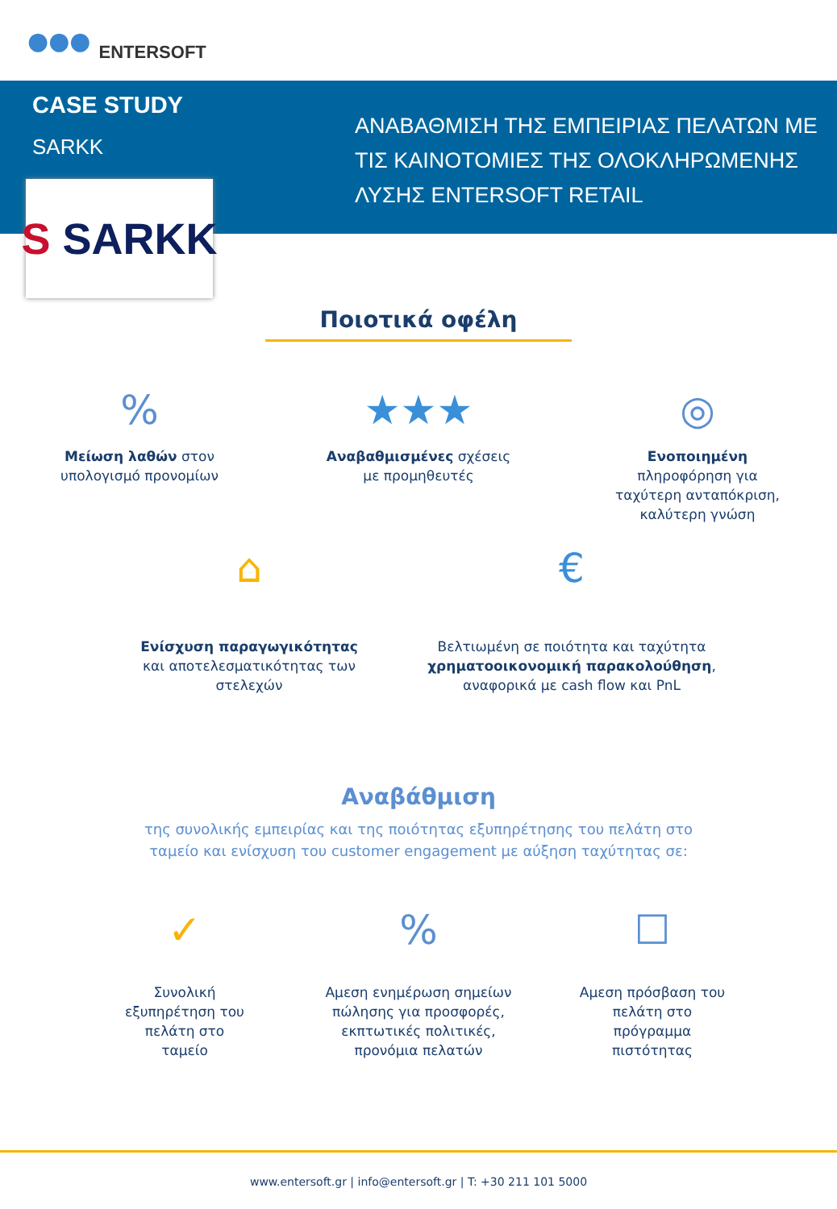●●● ENTERSOFT
CASE STUDY
SARKK
ΑΝΑΒΑΘΜΙΣΗ ΤΗΣ ΕΜΠΕΙΡΙΑΣ ΠΕΛΑΤΩΝ ΜΕ
ΤΙΣ ΚΑΙΝΟΤΟΜΙΕΣ ΤΗΣ ΟΛΟΚΛΗΡΩΜΕΝΗΣ
ΛΥΣΗΣ ENTERSOFT RETAIL
S SARKK
Ποιοτικά οφέλη
%
Μείωση λαθών στον
υπολογισμό προνομίων
★★★
Αναβαθμισμένες σχέσεις
με προμηθευτές
◎
Ενοποιημένη
πληροφόρηση για
ταχύτερη ανταπόκριση,
καλύτερη γνώση
⌂
Ενίσχυση παραγωγικότητας
και αποτελεσματικότητας των
στελεχών
€
Βελτιωμένη σε ποιότητα και ταχύτητα
χρηματοοικονομική παρακολούθηση,
αναφορικά με cash flow και PnL
Αναβάθμιση
της συνολικής εμπειρίας και της ποιότητας εξυπηρέτησης του πελάτη στο
ταμείο και ενίσχυση του customer engagement με αύξηση ταχύτητας σε:
✓
Συνολική
εξυπηρέτηση του
πελάτη στο
ταμείο
%
Αμεση ενημέρωση σημείων
πώλησης για προσφορές,
εκπτωτικές πολιτικές,
προνόμια πελατών
☐
Αμεση πρόσβαση του
πελάτη στο
πρόγραμμα
πιστότητας
www.entersoft.gr | info@entersoft.gr | T: +30 211 101 5000